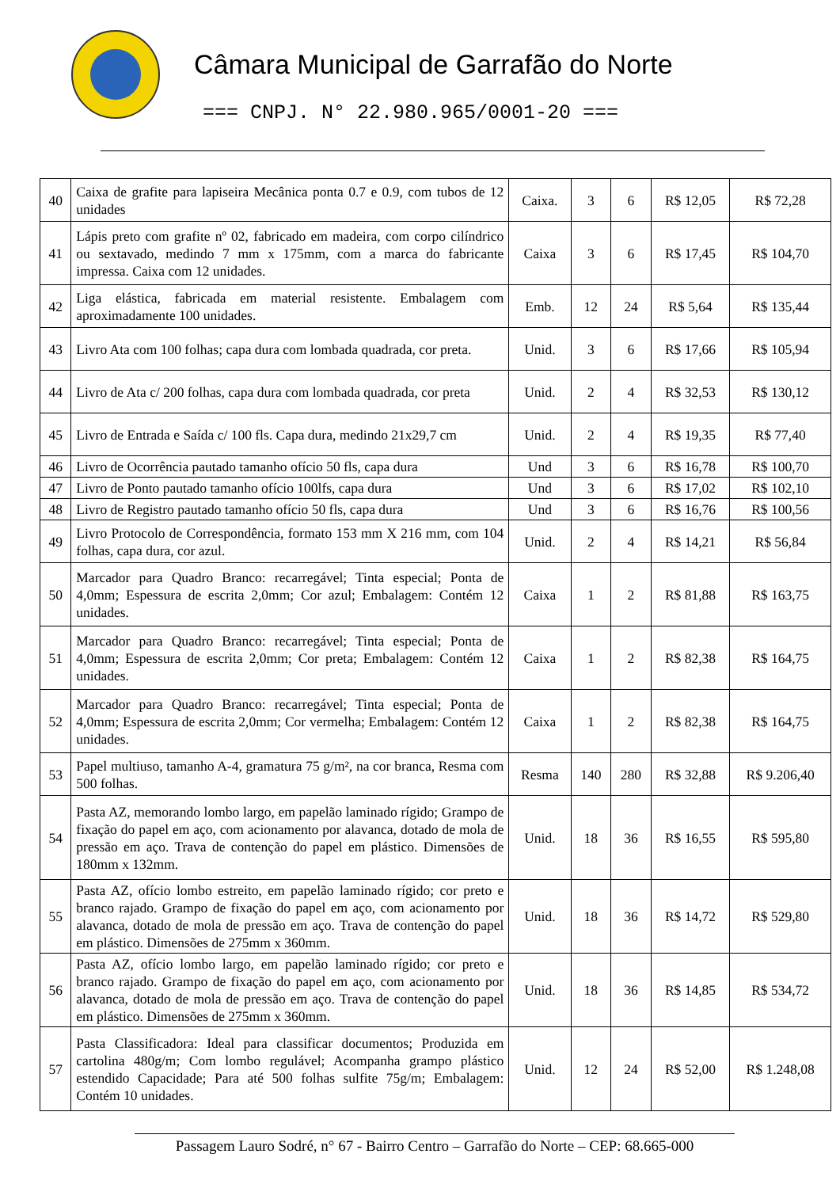Câmara Municipal de Garrafão do Norte
=== CNPJ. N° 22.980.965/0001-20 ===
| 40 | Caixa de grafite para lapiseira Mecânica ponta 0.7 e 0.9, com tubos de 12 unidades | Caixa. | 3 | 6 | R$ 12,05 | R$ 72,28 |
| 41 | Lápis preto com grafite nº 02, fabricado em madeira, com corpo cilíndrico ou sextavado, medindo 7 mm x 175mm, com a marca do fabricante impressa. Caixa com 12 unidades. | Caixa | 3 | 6 | R$ 17,45 | R$ 104,70 |
| 42 | Liga elástica, fabricada em material resistente. Embalagem com aproximadamente 100 unidades. | Emb. | 12 | 24 | R$ 5,64 | R$ 135,44 |
| 43 | Livro Ata com 100 folhas; capa dura com lombada quadrada, cor preta. | Unid. | 3 | 6 | R$ 17,66 | R$ 105,94 |
| 44 | Livro de Ata c/ 200 folhas, capa dura com lombada quadrada, cor preta | Unid. | 2 | 4 | R$ 32,53 | R$ 130,12 |
| 45 | Livro de Entrada e Saída c/ 100 fls. Capa dura, medindo 21x29,7 cm | Unid. | 2 | 4 | R$ 19,35 | R$ 77,40 |
| 46 | Livro de Ocorrência pautado tamanho ofício 50 fls, capa dura | Und | 3 | 6 | R$ 16,78 | R$ 100,70 |
| 47 | Livro de Ponto pautado tamanho ofício 100lfs, capa dura | Und | 3 | 6 | R$ 17,02 | R$ 102,10 |
| 48 | Livro de Registro pautado tamanho ofício 50 fls, capa dura | Und | 3 | 6 | R$ 16,76 | R$ 100,56 |
| 49 | Livro Protocolo de Correspondência, formato 153 mm X 216 mm, com 104 folhas, capa dura, cor azul. | Unid. | 2 | 4 | R$ 14,21 | R$ 56,84 |
| 50 | Marcador para Quadro Branco: recarregável; Tinta especial; Ponta de 4,0mm; Espessura de escrita 2,0mm; Cor azul; Embalagem: Contém 12 unidades. | Caixa | 1 | 2 | R$ 81,88 | R$ 163,75 |
| 51 | Marcador para Quadro Branco: recarregável; Tinta especial; Ponta de 4,0mm; Espessura de escrita 2,0mm; Cor preta; Embalagem: Contém 12 unidades. | Caixa | 1 | 2 | R$ 82,38 | R$ 164,75 |
| 52 | Marcador para Quadro Branco: recarregável; Tinta especial; Ponta de 4,0mm; Espessura de escrita 2,0mm; Cor vermelha; Embalagem: Contém 12 unidades. | Caixa | 1 | 2 | R$ 82,38 | R$ 164,75 |
| 53 | Papel multiuso, tamanho A-4, gramatura 75 g/m², na cor branca, Resma com 500 folhas. | Resma | 140 | 280 | R$ 32,88 | R$ 9.206,40 |
| 54 | Pasta AZ, memorando lombo largo, em papelão laminado rígido; Grampo de fixação do papel em aço, com acionamento por alavanca, dotado de mola de pressão em aço. Trava de contenção do papel em plástico. Dimensões de 180mm x 132mm. | Unid. | 18 | 36 | R$ 16,55 | R$ 595,80 |
| 55 | Pasta AZ, ofício lombo estreito, em papelão laminado rígido; cor preto e branco rajado. Grampo de fixação do papel em aço, com acionamento por alavanca, dotado de mola de pressão em aço. Trava de contenção do papel em plástico. Dimensões de 275mm x 360mm. | Unid. | 18 | 36 | R$ 14,72 | R$ 529,80 |
| 56 | Pasta AZ, ofício lombo largo, em papelão laminado rígido; cor preto e branco rajado. Grampo de fixação do papel em aço, com acionamento por alavanca, dotado de mola de pressão em aço. Trava de contenção do papel em plástico. Dimensões de 275mm x 360mm. | Unid. | 18 | 36 | R$ 14,85 | R$ 534,72 |
| 57 | Pasta Classificadora: Ideal para classificar documentos; Produzida em cartolina 480g/m; Com lombo regulável; Acompanha grampo plástico estendido Capacidade; Para até 500 folhas sulfite 75g/m; Embalagem: Contém 10 unidades. | Unid. | 12 | 24 | R$ 52,00 | R$ 1.248,08 |
Passagem Lauro Sodré, n° 67 - Bairro Centro – Garrafão do Norte – CEP: 68.665-000